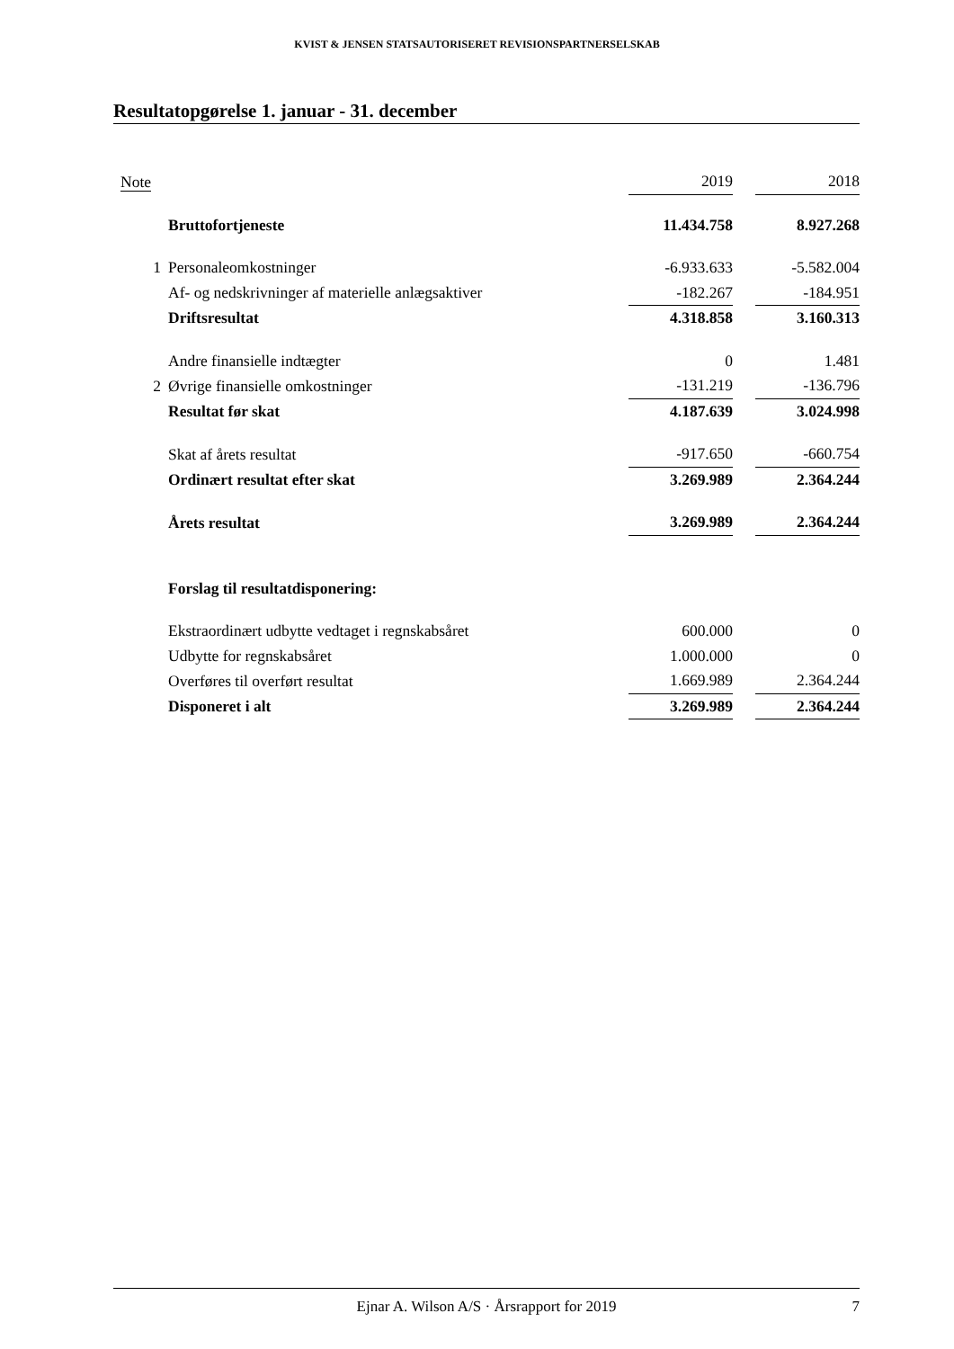KVIST & JENSEN STATSAUTORISERET REVISIONSPARTNERSELSKAB
Resultatopgørelse 1. januar - 31. december
| Note | | 2019 | | 2018 |
| --- | --- | --- | --- | --- |
| | Bruttofortjeneste | 11.434.758 | | 8.927.268 |
| 1 | Personaleomkostninger | -6.933.633 | | -5.582.004 |
| | Af- og nedskrivninger af materielle anlægsaktiver | -182.267 | | -184.951 |
| | Driftsresultat | 4.318.858 | | 3.160.313 |
| | Andre finansielle indtægter | 0 | | 1.481 |
| 2 | Øvrige finansielle omkostninger | -131.219 | | -136.796 |
| | Resultat før skat | 4.187.639 | | 3.024.998 |
| | Skat af årets resultat | -917.650 | | -660.754 |
| | Ordinært resultat efter skat | 3.269.989 | | 2.364.244 |
| | Årets resultat | 3.269.989 | | 2.364.244 |
| | Forslag til resultatdisponering: | | | |
| | Ekstraordinært udbytte vedtaget i regnskabsåret | 600.000 | | 0 |
| | Udbytte for regnskabsåret | 1.000.000 | | 0 |
| | Overføres til overført resultat | 1.669.989 | | 2.364.244 |
| | Disponeret i alt | 3.269.989 | | 2.364.244 |
Ejnar A. Wilson A/S · Årsrapport for 2019 7